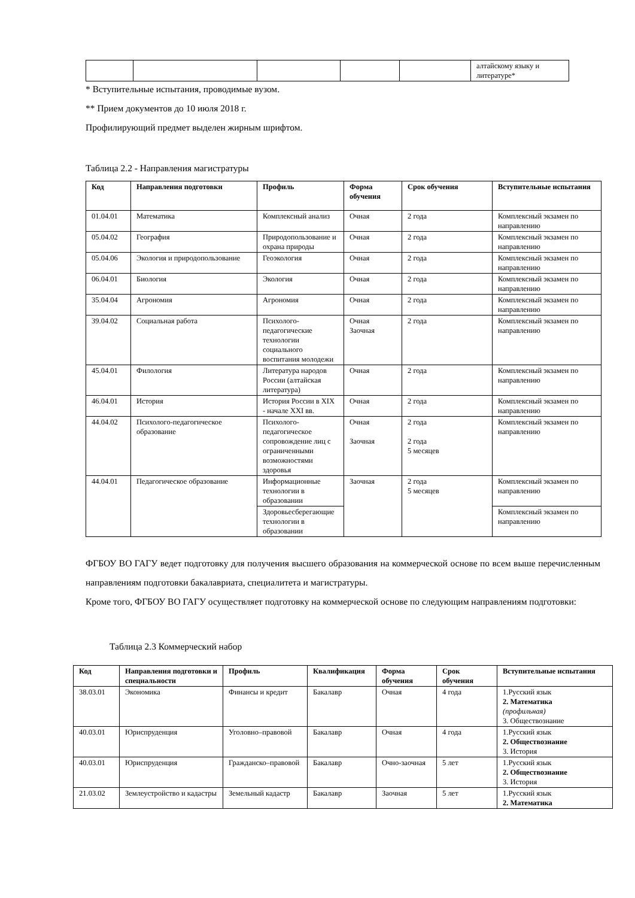| | | | | | алтайскому языку и литературе* |
* Вступительные испытания, проводимые вузом.
** Прием документов до 10 июля 2018 г.
Профилирующий предмет выделен жирным шрифтом.
Таблица 2.2 - Направления магистратуры
| Код | Направления подготовки | Профиль | Форма обучения | Срок обучения | Вступительные испытания |
| --- | --- | --- | --- | --- | --- |
| 01.04.01 | Математика | Комплексный анализ | Очная | 2 года | Комплексный экзамен по направлению |
| 05.04.02 | География | Природопользование и охрана природы | Очная | 2 года | Комплексный экзамен по направлению |
| 05.04.06 | Экология и природопользование | Геоэкология | Очная | 2 года | Комплексный экзамен по направлению |
| 06.04.01 | Биология | Экология | Очная | 2 года | Комплексный экзамен по направлению |
| 35.04.04 | Агрономия | Агрономия | Очная | 2 года | Комплексный экзамен по направлению |
| 39.04.02 | Социальная работа | Психолого-педагогические технологии социального воспитания молодежи | Очная Заочная | 2 года | Комплексный экзамен по направлению |
| 45.04.01 | Филология | Литература народов России (алтайская литература) | Очная | 2 года | Комплексный экзамен по направлению |
| 46.04.01 | История | История России в XIX - начале XXI вв. | Очная | 2 года | Комплексный экзамен по направлению |
| 44.04.02 | Психолого-педагогическое образование | Психолого-педагогическое сопровождение лиц с ограниченными возможностями здоровья | Очная Заочная | 2 года 2 года 5 месяцев | Комплексный экзамен по направлению |
| 44.04.01 | Педагогическое образование | Информационные технологии в образовании | Заочная | 2 года 5 месяцев | Комплексный экзамен по направлению |
| | | Здоровьесберегающие технологии в образовании | | | Комплексный экзамен по направлению |
ФГБОУ ВО ГАГУ ведет подготовку для получения высшего образования на коммерческой основе по всем выше перечисленным направлениям подготовки бакалавриата, специалитета и магистратуры.
Кроме того, ФГБОУ ВО ГАГУ осуществляет подготовку на коммерческой основе по следующим направлениям подготовки:
Таблица 2.3 Коммерческий набор
| Код | Направления подготовки и специальности | Профиль | Квалификация | Форма обучения | Срок обучения | Вступительные испытания |
| --- | --- | --- | --- | --- | --- | --- |
| 38.03.01 | Экономика | Финансы и кредит | Бакалавр | Очная | 4 года | 1.Русский язык 2. Математика (профильная) 3. Обществознание |
| 40.03.01 | Юриспруденция | Уголовно–правовой | Бакалавр | Очная | 4 года | 1.Русский язык 2. Обществознание 3. История |
| 40.03.01 | Юриспруденция | Гражданско–правовой | Бакалавр | Очно-заочная | 5 лет | 1.Русский язык 2. Обществознание 3. История |
| 21.03.02 | Землеустройство и кадастры | Земельный кадастр | Бакалавр | Заочная | 5 лет | 1.Русский язык 2. Математика |